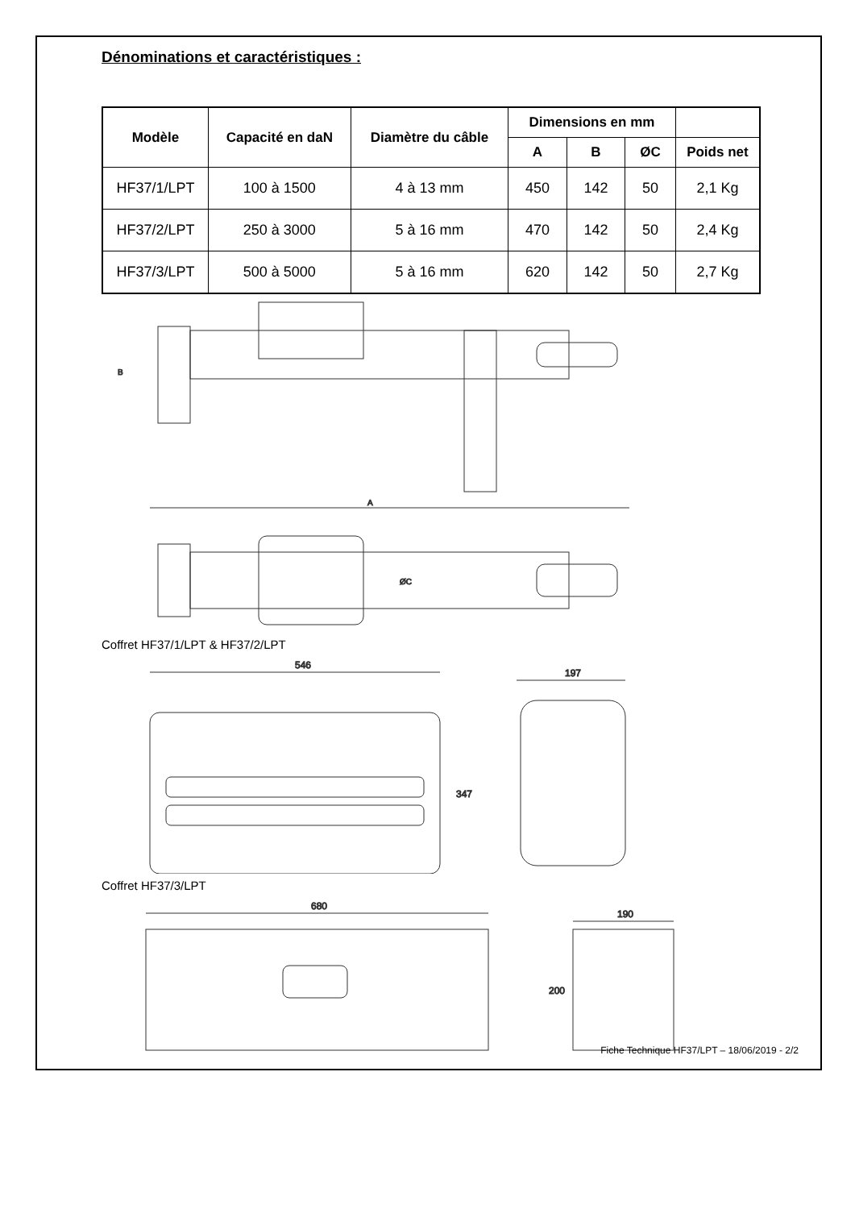Dénominations et caractéristiques :
| Modèle | Capacité en daN | Diamètre du câble | Dimensions en mm | | | |
| --- | --- | --- | --- | --- | --- | --- |
| | | | A | B | ØC | Poids net |
| HF37/1/LPT | 100 à 1500 | 4 à 13 mm | 450 | 142 | 50 | 2,1 Kg |
| HF37/2/LPT | 250 à 3000 | 5 à 16 mm | 470 | 142 | 50 | 2,4 Kg |
| HF37/3/LPT | 500 à 5000 | 5 à 16 mm | 620 | 142 | 50 | 2,7 Kg |
A
B
ØC
Coffret HF37/1/LPT & HF37/2/LPT
546
347
197
Coffret HF37/3/LPT
680
190
200
Fiche Technique HF37/LPT – 18/06/2019 - 2/2